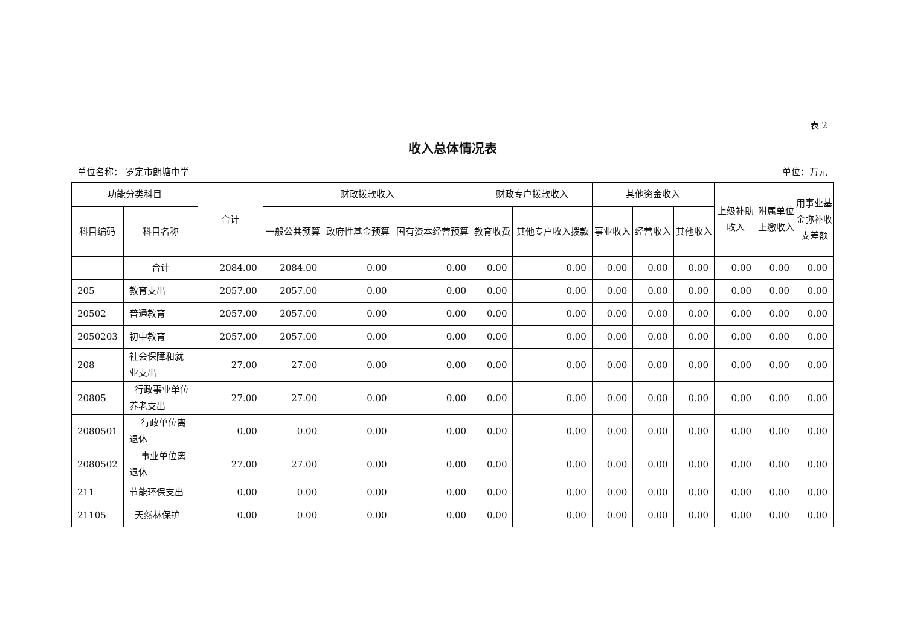表 2
收入总体情况表
单位名称： 罗定市朗塘中学 单位：万元
| 功能分类科目 | | 合计 | 财政拨款收入 | | | 财政专户拨款收入 | | 其他资金收入 | | | 上级补助收入 | 附属单位上缴收入 | 用事业基金弥补收支差额 |
| --- | --- | --- | --- | --- | --- | --- | --- | --- | --- | --- | --- | --- | --- |
| 科目编码 | 科目名称 | | 一般公共预算 | 政府性基金预算 | 国有资本经营预算 | 教育收费 | 其他专户收入拨款 | 事业收入 | 经营收入 | 其他收入 | | | |
| | 合计 | 2084.00 | 2084.00 | 0.00 | 0.00 | 0.00 | 0.00 | 0.00 | 0.00 | 0.00 | 0.00 | 0.00 | 0.00 |
| 205 | 教育支出 | 2057.00 | 2057.00 | 0.00 | 0.00 | 0.00 | 0.00 | 0.00 | 0.00 | 0.00 | 0.00 | 0.00 | 0.00 |
| 20502 | 普通教育 | 2057.00 | 2057.00 | 0.00 | 0.00 | 0.00 | 0.00 | 0.00 | 0.00 | 0.00 | 0.00 | 0.00 | 0.00 |
| 2050203 | 初中教育 | 2057.00 | 2057.00 | 0.00 | 0.00 | 0.00 | 0.00 | 0.00 | 0.00 | 0.00 | 0.00 | 0.00 | 0.00 |
| 208 | 社会保障和就业支出 | 27.00 | 27.00 | 0.00 | 0.00 | 0.00 | 0.00 | 0.00 | 0.00 | 0.00 | 0.00 | 0.00 | 0.00 |
| 20805 | 行政事业单位养老支出 | 27.00 | 27.00 | 0.00 | 0.00 | 0.00 | 0.00 | 0.00 | 0.00 | 0.00 | 0.00 | 0.00 | 0.00 |
| 2080501 | 行政单位离退休 | 0.00 | 0.00 | 0.00 | 0.00 | 0.00 | 0.00 | 0.00 | 0.00 | 0.00 | 0.00 | 0.00 | 0.00 |
| 2080502 | 事业单位离退休 | 27.00 | 27.00 | 0.00 | 0.00 | 0.00 | 0.00 | 0.00 | 0.00 | 0.00 | 0.00 | 0.00 | 0.00 |
| 211 | 节能环保支出 | 0.00 | 0.00 | 0.00 | 0.00 | 0.00 | 0.00 | 0.00 | 0.00 | 0.00 | 0.00 | 0.00 | 0.00 |
| 21105 | 天然林保护 | 0.00 | 0.00 | 0.00 | 0.00 | 0.00 | 0.00 | 0.00 | 0.00 | 0.00 | 0.00 | 0.00 | 0.00 |